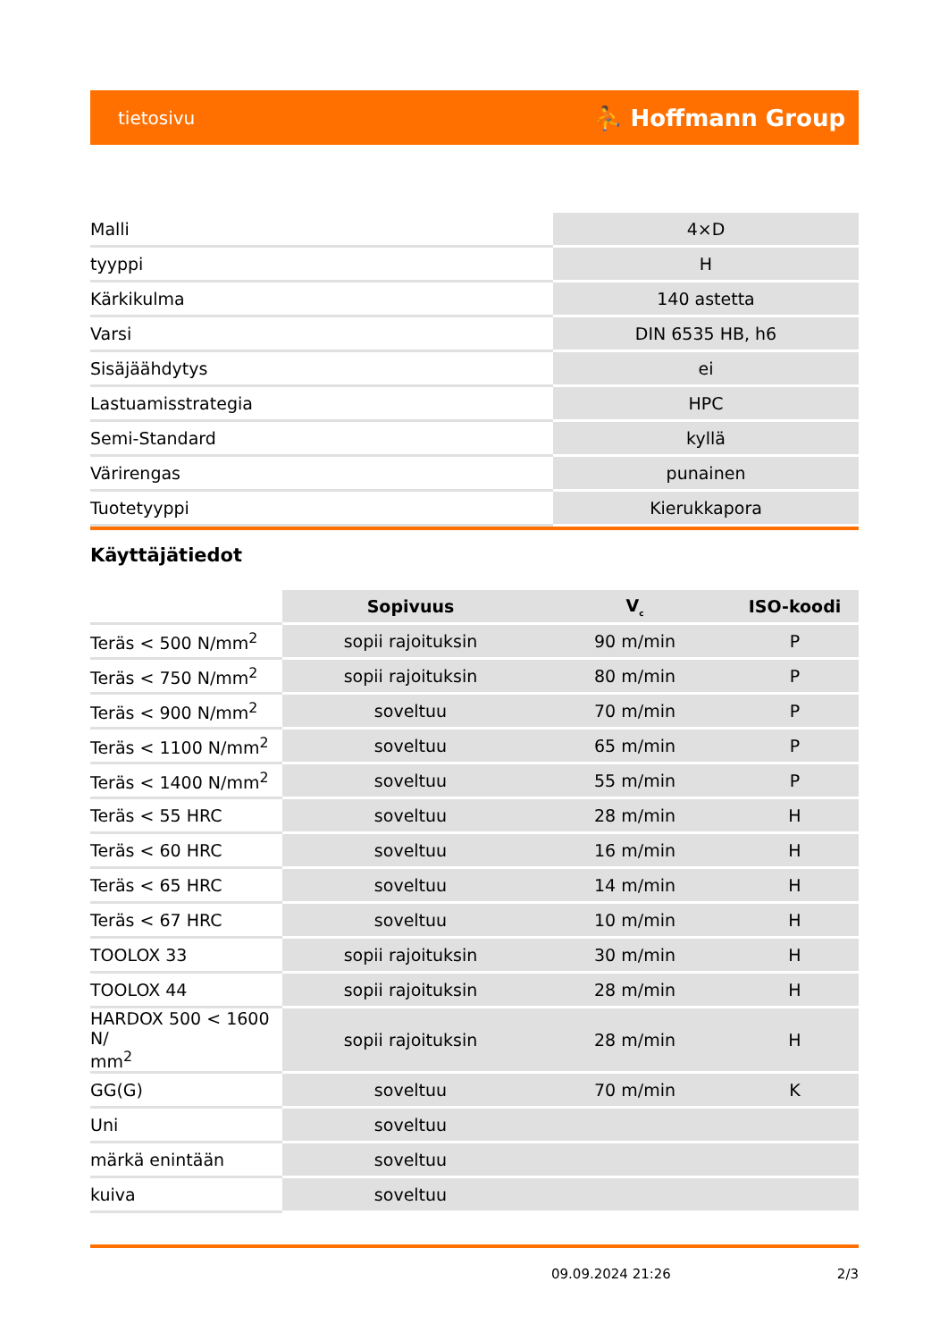tietosivu ⛹ Hoffmann Group
| Malli | 4×D |
| tyyppi | H |
| Kärkikulma | 140 astetta |
| Varsi | DIN 6535 HB, h6 |
| Sisäjäähdytys | ei |
| Lastuamisstrategia | HPC |
| Semi-Standard | kyllä |
| Värirengas | punainen |
| Tuotetyyppi | Kierukkapora |
Käyttäjätiedot
| | Sopivuus | V<sub>c</sub> | ISO-koodi |
| --- | --- | --- | --- |
| Teräs < 500 N/mm<sup>2</sup> | sopii rajoituksin | 90 m/min | P |
| Teräs < 750 N/mm<sup>2</sup> | sopii rajoituksin | 80 m/min | P |
| Teräs < 900 N/mm<sup>2</sup> | soveltuu | 70 m/min | P |
| Teräs < 1100 N/mm<sup>2</sup> | soveltuu | 65 m/min | P |
| Teräs < 1400 N/mm<sup>2</sup> | soveltuu | 55 m/min | P |
| Teräs < 55 HRC | soveltuu | 28 m/min | H |
| Teräs < 60 HRC | soveltuu | 16 m/min | H |
| Teräs < 65 HRC | soveltuu | 14 m/min | H |
| Teräs < 67 HRC | soveltuu | 10 m/min | H |
| TOOLOX 33 | sopii rajoituksin | 30 m/min | H |
| TOOLOX 44 | sopii rajoituksin | 28 m/min | H |
| HARDOX 500 < 1600 N/ mm<sup>2</sup> | sopii rajoituksin | 28 m/min | H |
| GG(G) | soveltuu | 70 m/min | K |
| Uni | soveltuu | | |
| märkä enintään | soveltuu | | |
| kuiva | soveltuu | | |
09.09.2024 21:26 2/3